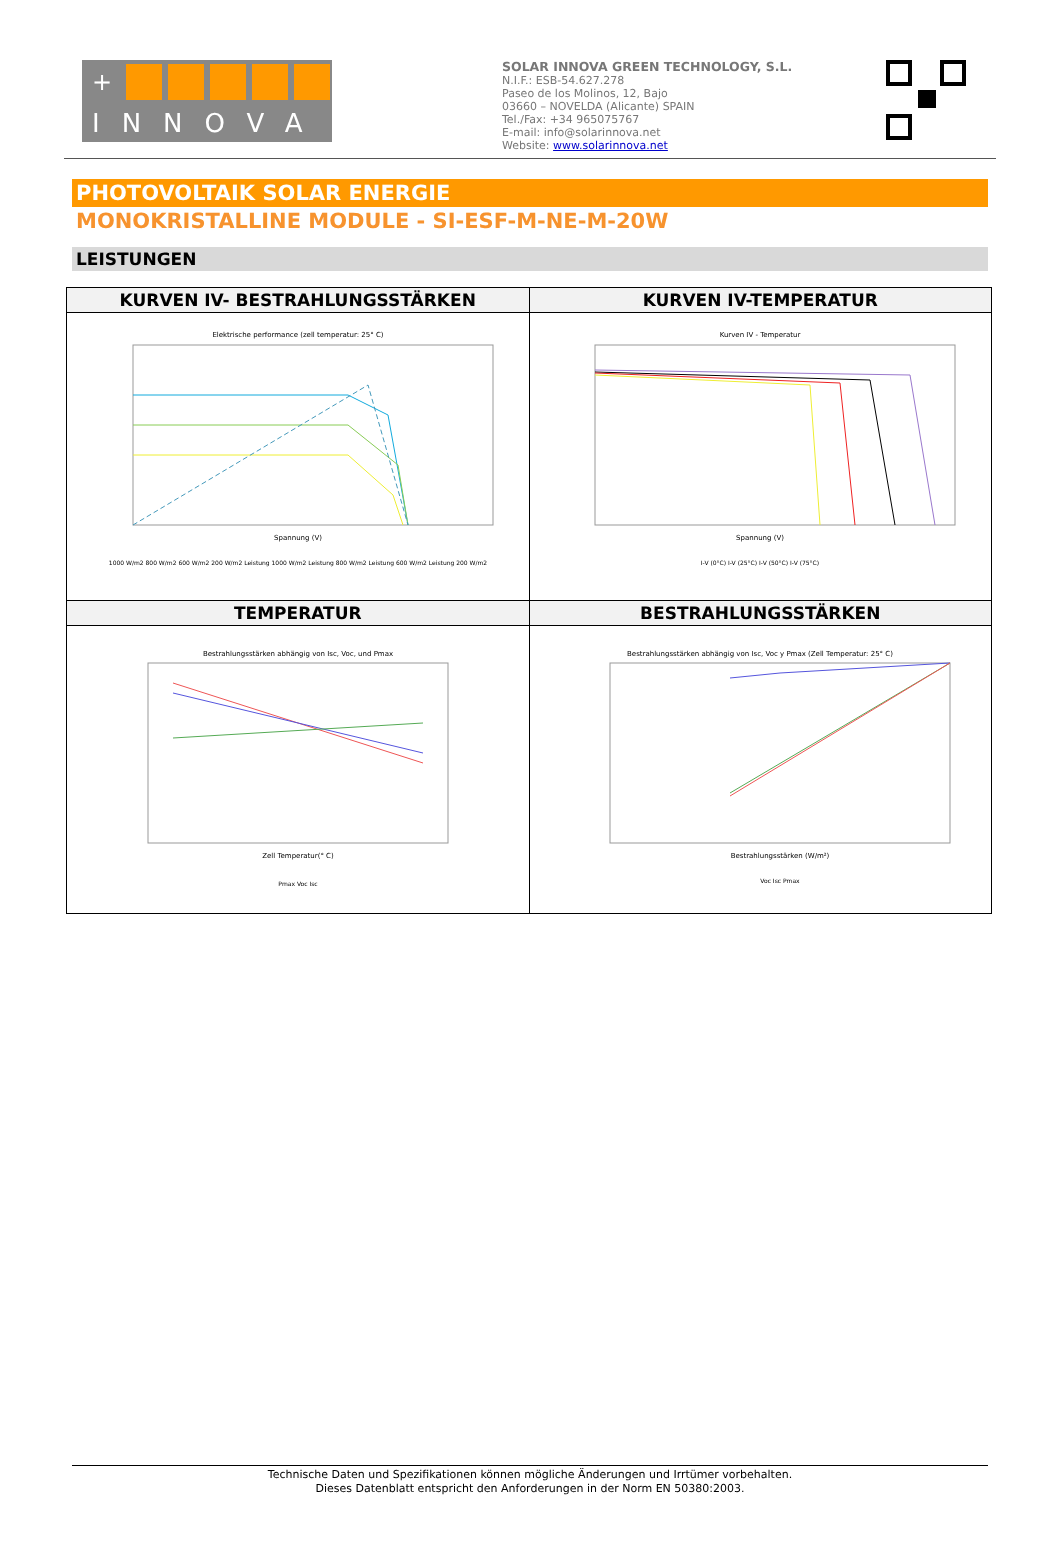+
INNOVA
SOLAR INNOVA GREEN TECHNOLOGY, S.L.
N.I.F.: ESB-54.627.278
Paseo de los Molinos, 12, Bajo
03660 – NOVELDA (Alicante) SPAIN
Tel./Fax: +34 965075767
E-mail: info@solarinnova.net
Website: www.solarinnova.net
PHOTOVOLTAIK SOLAR ENERGIE
MONOKRISTALLINE MODULE - SI-ESF-M-NE-M-20W
LEISTUNGEN
| KURVEN IV- BESTRAHLUNGSSTÄRKEN | KURVEN IV-TEMPERATUR |
| --- | --- |
| Elektrische performance (zell temperatur: 25° C) Spannung (V) 1000 W/m2 800 W/m2 600 W/m2 200 W/m2 Leistung 1000 W/m2 Leistung 800 W/m2 Leistung 600 W/m2 Leistung 200 W/m2 | Kurven IV - Temperatur Spannung (V) I-V (0°C) I-V (25°C) I-V (50°C) I-V (75°C) |
| TEMPERATUR | BESTRAHLUNGSSTÄRKEN |
| Bestrahlungsstärken abhängig von Isc, Voc, und Pmax Zell Temperatur(° C) Pmax Voc Isc | Bestrahlungsstärken abhängig von Isc, Voc y Pmax (Zell Temperatur: 25° C) Bestrahlungsstärken (W/m²) Voc Isc Pmax |
Technische Daten und Spezifikationen können mögliche Änderungen und Irrtümer vorbehalten.
Dieses Datenblatt entspricht den Anforderungen in der Norm EN 50380:2003.